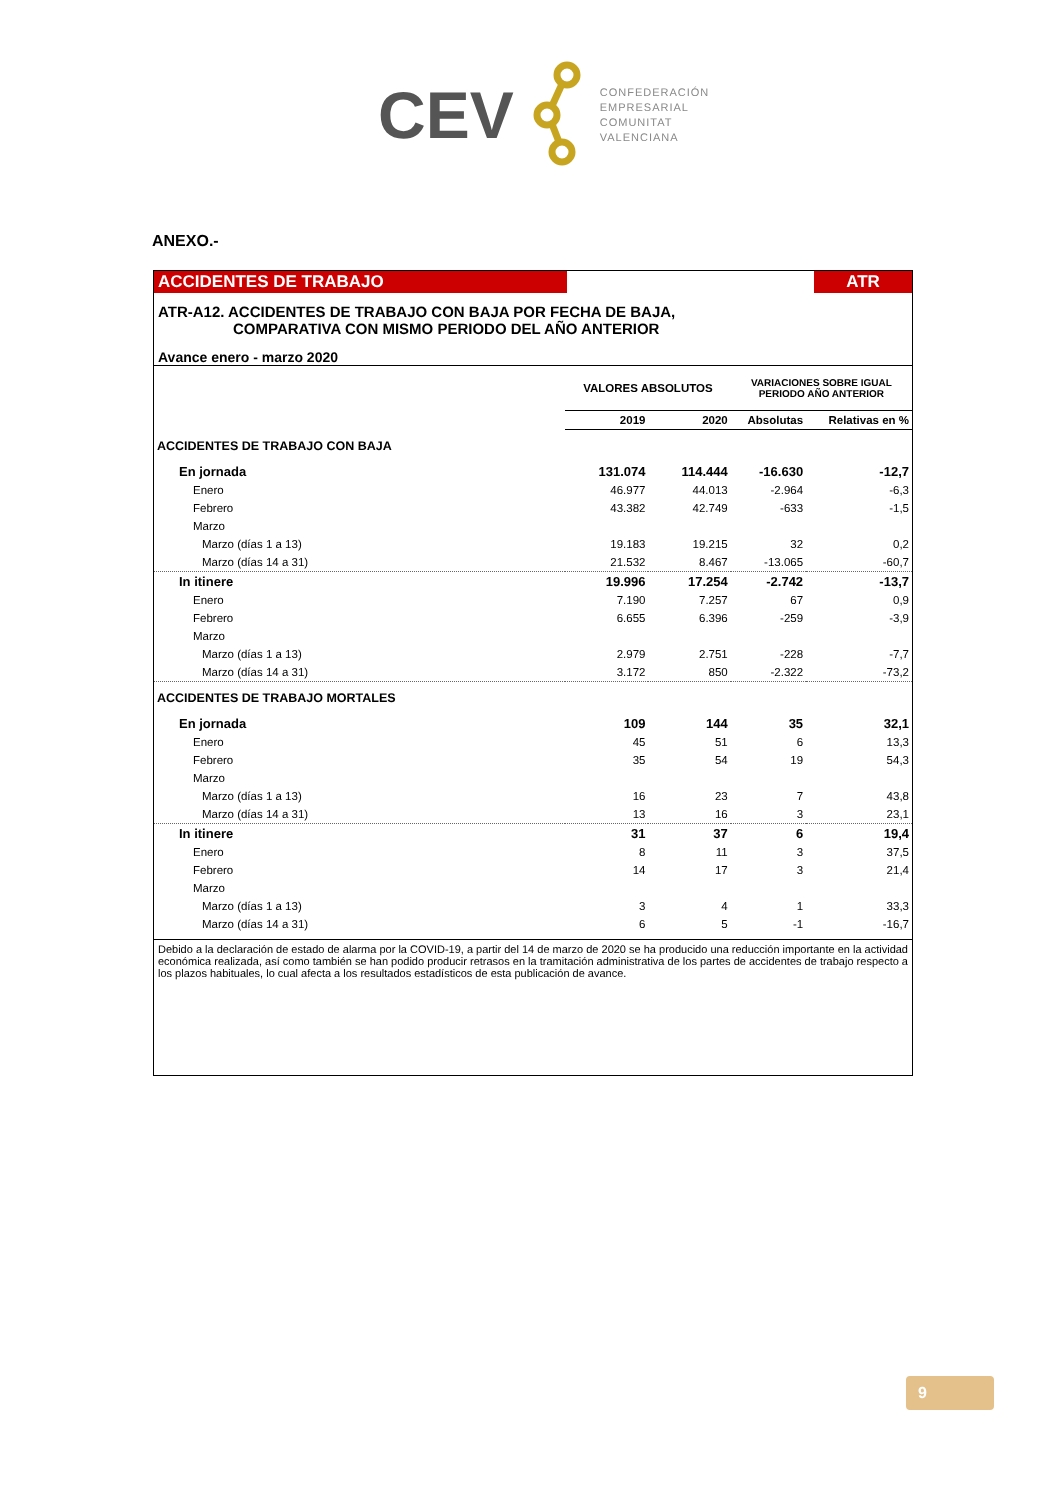CEV
CONFEDERACIÓN
EMPRESARIAL
COMUNITAT
VALENCIANA
ANEXO.-
ACCIDENTES DE TRABAJO ATR
ATR-A12. ACCIDENTES DE TRABAJO CON BAJA POR FECHA DE BAJA,
COMPARATIVA CON MISMO PERIODO DEL AÑO ANTERIOR
Avance enero - marzo 2020
| | VALORES ABSOLUTOS | | VARIACIONES SOBRE IGUAL PERIODO AÑO ANTERIOR | |
| | 2019 | 2020 | Absolutas | Relativas en % |
| ACCIDENTES DE TRABAJO CON BAJA | | | | |
| En jornada | 131.074 | 114.444 | -16.630 | -12,7 |
| Enero | 46.977 | 44.013 | -2.964 | -6,3 |
| Febrero | 43.382 | 42.749 | -633 | -1,5 |
| Marzo | | | | |
| Marzo (días 1 a 13) | 19.183 | 19.215 | 32 | 0,2 |
| Marzo (días 14 a 31) | 21.532 | 8.467 | -13.065 | -60,7 |
| In itinere | 19.996 | 17.254 | -2.742 | -13,7 |
| Enero | 7.190 | 7.257 | 67 | 0,9 |
| Febrero | 6.655 | 6.396 | -259 | -3,9 |
| Marzo | | | | |
| Marzo (días 1 a 13) | 2.979 | 2.751 | -228 | -7,7 |
| Marzo (días 14 a 31) | 3.172 | 850 | -2.322 | -73,2 |
| ACCIDENTES DE TRABAJO MORTALES | | | | |
| En jornada | 109 | 144 | 35 | 32,1 |
| Enero | 45 | 51 | 6 | 13,3 |
| Febrero | 35 | 54 | 19 | 54,3 |
| Marzo | | | | |
| Marzo (días 1 a 13) | 16 | 23 | 7 | 43,8 |
| Marzo (días 14 a 31) | 13 | 16 | 3 | 23,1 |
| In itinere | 31 | 37 | 6 | 19,4 |
| Enero | 8 | 11 | 3 | 37,5 |
| Febrero | 14 | 17 | 3 | 21,4 |
| Marzo | | | | |
| Marzo (días 1 a 13) | 3 | 4 | 1 | 33,3 |
| Marzo (días 14 a 31) | 6 | 5 | -1 | -16,7 |
Debido a la declaración de estado de alarma por la COVID-19, a partir del 14 de marzo de 2020 se ha producido una reducción importante en la actividad económica realizada, así como también se han podido producir retrasos en la tramitación administrativa de los partes de accidentes de trabajo respecto a los plazos habituales, lo cual afecta a los resultados estadísticos de esta publicación de avance.
9